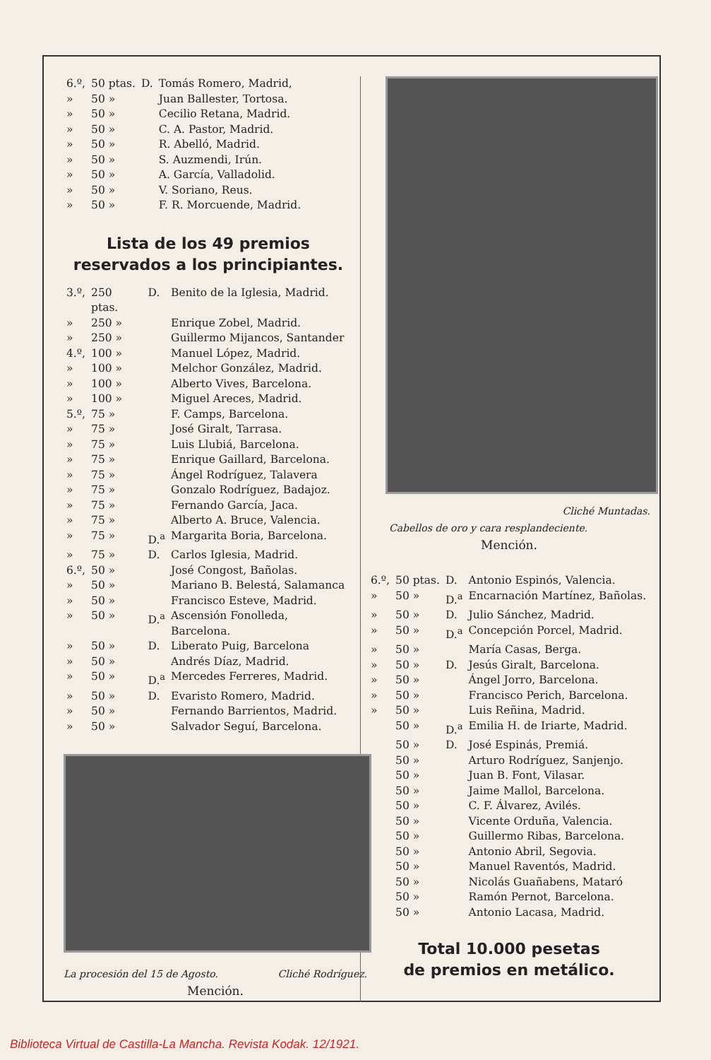| 6.º, | 50 ptas. | D. | Tomás Romero, Madrid, |
| » | 50 » | | Juan Ballester, Tortosa. |
| » | 50 » | | Cecilio Retana, Madrid. |
| » | 50 » | | C. A. Pastor, Madrid. |
| » | 50 » | | R. Abelló, Madrid. |
| » | 50 » | | S. Auzmendi, Irún. |
| » | 50 » | | A. García, Valladolid. |
| » | 50 » | | V. Soriano, Reus. |
| » | 50 » | | F. R. Morcuende, Madrid. |
Lista de los 49 premios
reservados a los principiantes.
| 3.º, | 250 ptas. | D. | Benito de la Iglesia, Madrid. |
| » | 250 » | | Enrique Zobel, Madrid. |
| » | 250 » | | Guillermo Mijancos, Santander |
| 4.º, | 100 » | | Manuel López, Madrid. |
| » | 100 » | | Melchor González, Madrid. |
| » | 100 » | | Alberto Vives, Barcelona. |
| » | 100 » | | Miguel Areces, Madrid. |
| 5.º, | 75 » | | F. Camps, Barcelona. |
| » | 75 » | | José Giralt, Tarrasa. |
| » | 75 » | | Luis Llubiá, Barcelona. |
| » | 75 » | | Enrique Gaillard, Barcelona. |
| » | 75 » | | Ángel Rodríguez, Talavera |
| » | 75 » | | Gonzalo Rodríguez, Badajoz. |
| » | 75 » | | Fernando García, Jaca. |
| » | 75 » | | Alberto A. Bruce, Valencia. |
| » | 75 » | D.<sup>a</sup> | Margarita Boria, Barcelona. |
| » | 75 » | D. | Carlos Iglesia, Madrid. |
| 6.º, | 50 » | | José Congost, Bañolas. |
| » | 50 » | | Mariano B. Belestá, Salamanca |
| » | 50 » | | Francisco Esteve, Madrid. |
| » | 50 » | D.<sup>a</sup> | Ascensión Fonolleda, Barcelona. |
| » | 50 » | D. | Liberato Puig, Barcelona |
| » | 50 » | | Andrés Díaz, Madrid. |
| » | 50 » | D.<sup>a</sup> | Mercedes Ferreres, Madrid. |
| » | 50 » | D. | Evaristo Romero, Madrid. |
| » | 50 » | | Fernando Barrientos, Madrid. |
| » | 50 » | | Salvador Seguí, Barcelona. |
La procesión del 15 de Agosto. Cliché Rodríguez.
Mención.
Cliché Muntadas.
Cabellos de oro y cara resplandeciente.
Mención.
| 6.º, | 50 ptas. | D. | Antonio Espinós, Valencia. |
| » | 50 » | D.<sup>a</sup> | Encarnación Martínez, Bañolas. |
| » | 50 » | D. | Julio Sánchez, Madrid. |
| » | 50 » | D.<sup>a</sup> | Concepción Porcel, Madrid. |
| » | 50 » | | María Casas, Berga. |
| » | 50 » | D. | Jesús Giralt, Barcelona. |
| » | 50 » | | Ángel Jorro, Barcelona. |
| » | 50 » | | Francisco Perich, Barcelona. |
| » | 50 » | | Luis Reñina, Madrid. |
| | 50 » | D.<sup>a</sup> | Emilia H. de Iriarte, Madrid. |
| | 50 » | D. | José Espinás, Premiá. |
| | 50 » | | Arturo Rodríguez, Sanjenjo. |
| | 50 » | | Juan B. Font, Vilasar. |
| | 50 » | | Jaime Mallol, Barcelona. |
| | 50 » | | C. F. Álvarez, Avilés. |
| | 50 » | | Vicente Orduña, Valencia. |
| | 50 » | | Guillermo Ribas, Barcelona. |
| | 50 » | | Antonio Abril, Segovia. |
| | 50 » | | Manuel Raventós, Madrid. |
| | 50 » | | Nicolás Guañabens, Mataró |
| | 50 » | | Ramón Pernot, Barcelona. |
| | 50 » | | Antonio Lacasa, Madrid. |
Total 10.000 pesetas
de premios en metálico.
Biblioteca Virtual de Castilla-La Mancha. Revista Kodak. 12/1921.